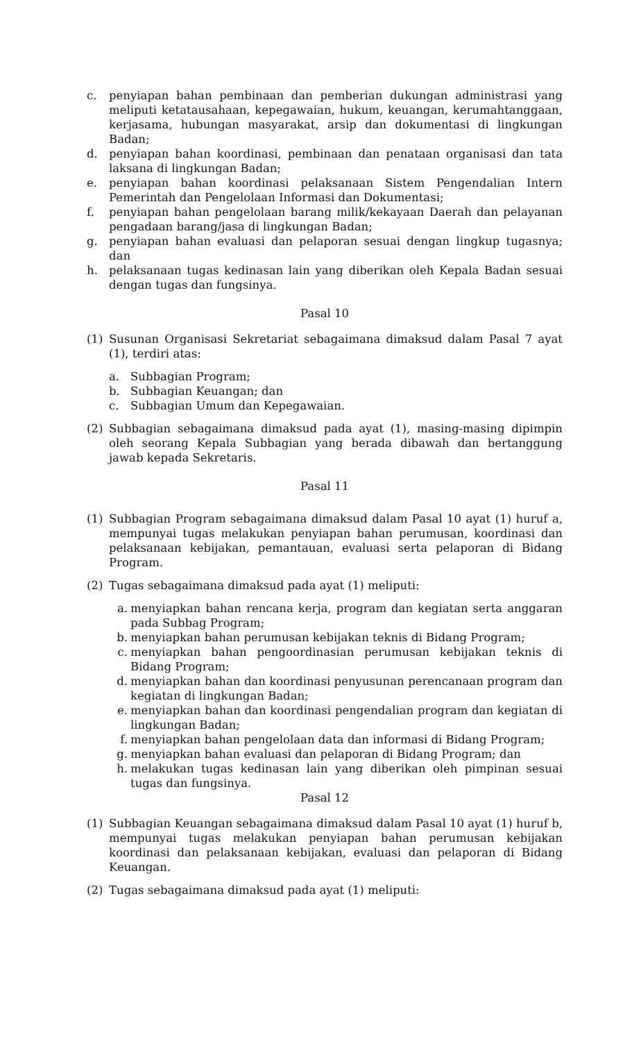c. penyiapan bahan pembinaan dan pemberian dukungan administrasi yang meliputi ketatausahaan, kepegawaian, hukum, keuangan, kerumahtanggaan, kerjasama, hubungan masyarakat, arsip dan dokumentasi di lingkungan Badan;
d. penyiapan bahan koordinasi, pembinaan dan penataan organisasi dan tata laksana di lingkungan Badan;
e. penyiapan bahan koordinasi pelaksanaan Sistem Pengendalian Intern Pemerintah dan Pengelolaan Informasi dan Dokumentasi;
f. penyiapan bahan pengelolaan barang milik/kekayaan Daerah dan pelayanan pengadaan barang/jasa di lingkungan Badan;
g. penyiapan bahan evaluasi dan pelaporan sesuai dengan lingkup tugasnya; dan
h. pelaksanaan tugas kedinasan lain yang diberikan oleh Kepala Badan sesuai dengan tugas dan fungsinya.
Pasal 10
(1) Susunan Organisasi Sekretariat sebagaimana dimaksud dalam Pasal 7 ayat (1), terdiri atas:
a. Subbagian Program;
b. Subbagian Keuangan; dan
c. Subbagian Umum dan Kepegawaian.
(2) Subbagian sebagaimana dimaksud pada ayat (1), masing-masing dipimpin oleh seorang Kepala Subbagian yang berada dibawah dan bertanggung jawab kepada Sekretaris.
Pasal 11
(1) Subbagian Program sebagaimana dimaksud dalam Pasal 10 ayat (1) huruf a, mempunyai tugas melakukan penyiapan bahan perumusan, koordinasi dan pelaksanaan kebijakan, pemantauan, evaluasi serta pelaporan di Bidang Program.
(2) Tugas sebagaimana dimaksud pada ayat (1) meliputi:
a. menyiapkan bahan rencana kerja, program dan kegiatan serta anggaran pada Subbag Program;
b. menyiapkan bahan perumusan kebijakan teknis di Bidang Program;
c. menyiapkan bahan pengoordinasian perumusan kebijakan teknis di Bidang Program;
d. menyiapkan bahan dan koordinasi penyusunan perencanaan program dan kegiatan di lingkungan Badan;
e. menyiapkan bahan dan koordinasi pengendalian program dan kegiatan di lingkungan Badan;
f. menyiapkan bahan pengelolaan data dan informasi di Bidang Program;
g. menyiapkan bahan evaluasi dan pelaporan di Bidang Program; dan
h. melakukan tugas kedinasan lain yang diberikan oleh pimpinan sesuai tugas dan fungsinya.
Pasal 12
(1) Subbagian Keuangan sebagaimana dimaksud dalam Pasal 10 ayat (1) huruf b, mempunyai tugas melakukan penyiapan bahan perumusan kebijakan koordinasi dan pelaksanaan kebijakan, evaluasi dan pelaporan di Bidang Keuangan.
(2) Tugas sebagaimana dimaksud pada ayat (1) meliputi: